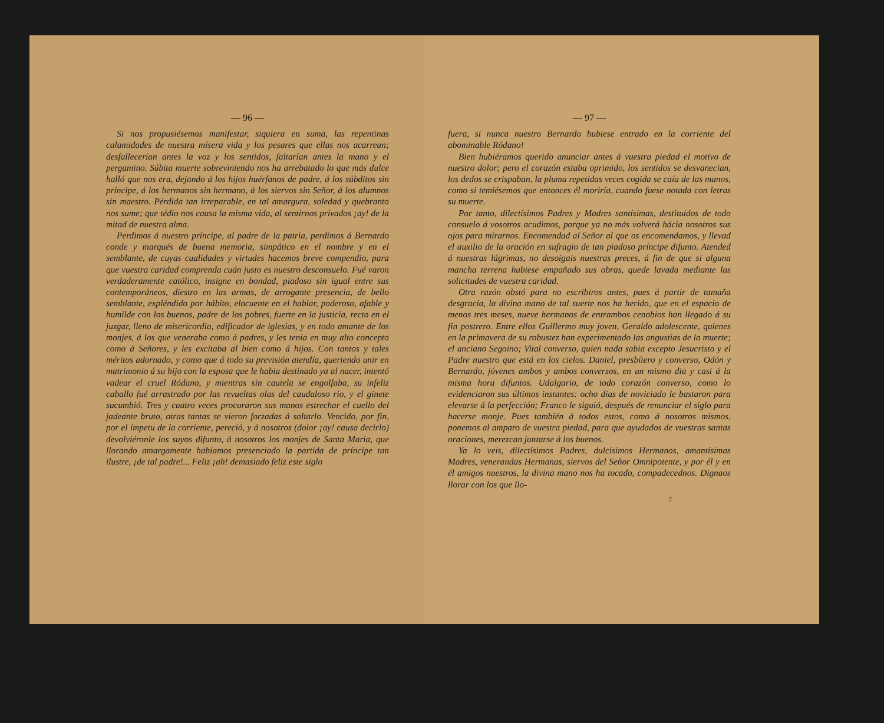— 96 —
Si nos propusiésemos manifestar, siquiera en suma, las repentinas calamidades de nuestra mísera vida y los pesares que ellas nos acarrean; desfallecerían antes la voz y los sentidos, faltarían antes la mano y el pergamino. Súbita muerte sobreviniendo nos ha arrebatado lo que más dulce halló que nos era, dejando á los hijos huérfanos de padre, á los súbditos sin príncipe, á los hermanos sin hermano, á los siervos sin Señor, á los alumnos sin maestro. Pérdida tan irreparable, en tal amargura, soledad y quebranto nos sume; que tédio nos causa la misma vida, al sentirnos privados ¡ay! de la mitad de nuestra alma.
Perdimos á nuestro príncipe, al padre de la patria, perdimos á Bernardo conde y marqués de buena memoria, simpático en el nombre y en el semblante, de cuyas cualidades y virtudes hacemos breve compendio, para que vuestra caridad comprenda cuán justo es nuestro desconsuelo. Fué varon verdaderamente católico, insigne en bondad, piadoso sin igual entre sus contemporáneos, diestro en las armas, de arrogante presencia, de bello semblante, expléndido por hábito, elocuente en el hablar, poderoso, afable y humilde con los buenos, padre de los pobres, fuerte en la justicia, recto en el juzgar, lleno de misericordia, edificador de iglesias, y en todo amante de los monjes, á los que veneraba como á padres, y les tenia en muy alto concepto como á Señores, y les excitaba al bien como á hijos. Con tantos y tales méritos adornado, y como que á todo su previsión atendía, queriendo unir en matrimonio á su hijo con la esposa que le habia destinado ya al nacer, intentó vadear el cruel Ródano, y mientras sin cautela se engolfaba, su infeliz caballo fué arrastrado por las revueltas olas del caudaloso rio, y el ginete sucumbió. Tres y cuatro veces procuraron sus manos estrechar el cuello del jadeante bruto, otras tantas se vieron forzadas á soltarlo. Vencido, por fin, por el ímpetu de la corriente, pereció, y á nosotros (dolor ¡ay! causa decirlo) devolviéronle los suyos difunto, á nosotros los monjes de Santa Maria, que llorando amargamente habíamos presenciado la partida de príncipe tan ilustre, ¡de tal padre!... Feliz ¡ah! demasiado feliz este siglo
— 97 —
fuera, si nunca nuestro Bernardo hubiese entrado en la corriente del abominable Ródano!
Bien hubiéramos querido anunciar antes á vuestra piedad el motivo de nuestro dolor; pero el corazón estaba oprimido, los sentidos se desvanecian, los dedos se crispaban, la pluma repetidas veces cogida se caía de las manos, como si temiésemos que entonces él moriría, cuando fuese notada con letras su muerte.
Por tanto, dilectísimos Padres y Madres santísimas, destituidos de todo consuelo á vosotros acudimos, porque ya no más volverá hácia nosotros sus ojos para mirarnos. Encomendad al Señor al que os encomendamos, y llevad el auxilio de la oración en sufragio de tan piadoso príncipe difunto. Atended á nuestras lágrimas, no desoigais nuestras preces, á fin de que si alguna mancha terrena hubiese empañado sus obras, quede lavada mediante las solicitudes de vuestra caridad.
Otra razón obstó para no escribiros antes, pues á partir de tamaña desgracia, la divina mano de tal suerte nos ha herido, que en el espacio de menos tres meses, nueve hermanos de entrambos cenobios han llegado á su fin postrero. Entre ellos Guillermo muy joven, Geraldo adolescente, quienes en la primavera de su robustez han experimentado las angustias de la muerte; el anciano Segoino; Vital converso, quien nada sabia excepto Jesucristo y el Padre nuestro que está en los cielos. Daniel, presbítero y converso, Odón y Bernardo, jóvenes ambos y ambos conversos, en un mismo dia y casi á la misma hora difuntos. Udalgario, de todo corazón converso, como lo evidenciaron sus últimos instantes: ocho dias de noviciado le bastaron para elevarse á la perfección; Franco le siguió, después de renunciar el siglo para hacerse monje. Pues también á todos estos, como á nosotros mismos, ponemos al amparo de vuestra piedad, para que ayudados de vuestras santas oraciones, merezcan juntarse á los buenos.
Ya lo veis, dilectísimos Padres, dulcísimos Hermanos, amantísimas Madres, venerandas Hermanas, siervos del Señor Omnipotente, y por él y en él amigos nuestros, la divina mano nos ha tocado, compadecednos. Dignaos llorar con los que llo-
7